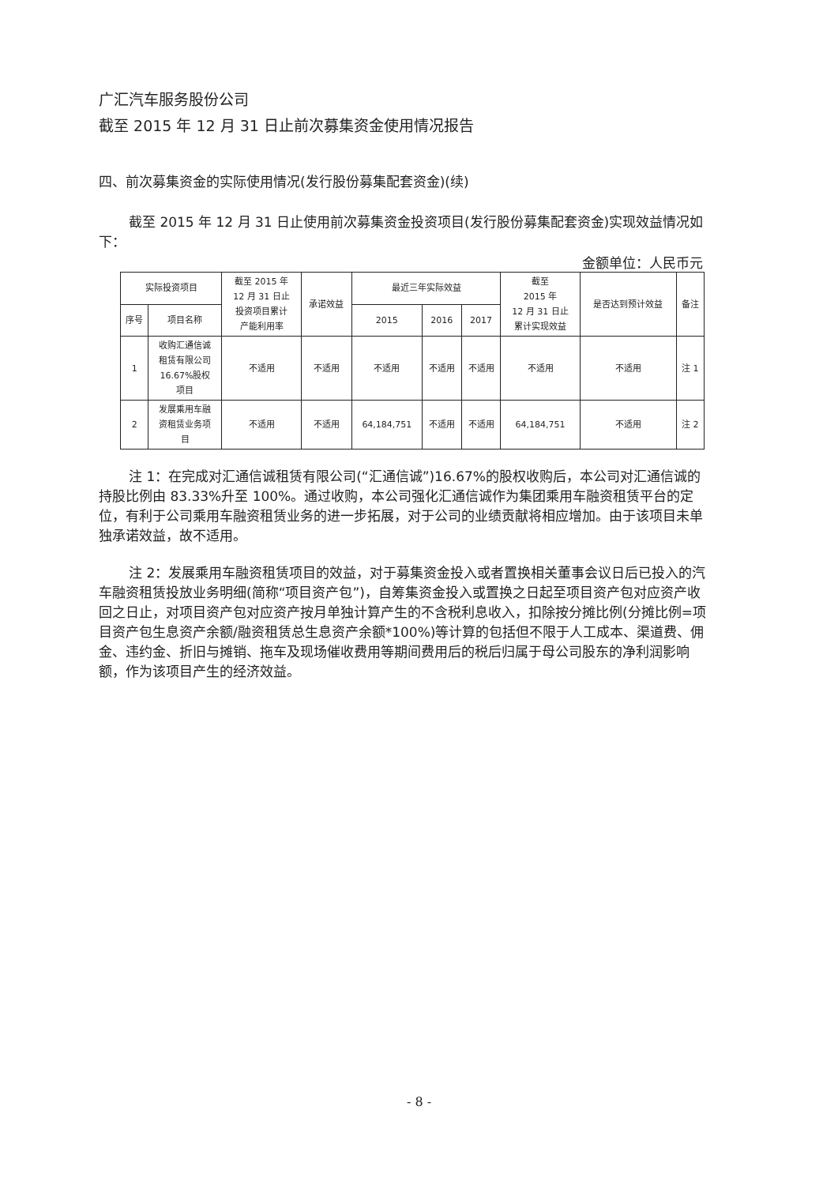广汇汽车服务股份公司
截至 2015 年 12 月 31 日止前次募集资金使用情况报告
四、前次募集资金的实际使用情况(发行股份募集配套资金)(续)
截至 2015 年 12 月 31 日止使用前次募集资金投资项目(发行股份募集配套资金)实现效益情况如下：
金额单位：人民币元
| 实际投资项目 | | 截至 2015 年 12 月 31 日止 投资项目累计 产能利用率 | 承诺效益 | 最近三年实际效益 | | | 截至 2015 年 12 月 31 日止 累计实现效益 | 是否达到预计效益 | 备注 |
| --- | --- | --- | --- | --- | --- | --- | --- | --- | --- |
| 序号 | 项目名称 | | | 2015 | 2016 | 2017 | | | |
| 1 | 收购汇通信诚 租赁有限公司 16.67%股权 项目 | 不适用 | 不适用 | 不适用 | 不适用 | 不适用 | 不适用 | 不适用 | 注 1 |
| 2 | 发展乘用车融 资租赁业务项 目 | 不适用 | 不适用 | 64,184,751 | 不适用 | 不适用 | 64,184,751 | 不适用 | 注 2 |
注 1：在完成对汇通信诚租赁有限公司(“汇通信诚”)16.67%的股权收购后，本公司对汇通信诚的持股比例由 83.33%升至 100%。通过收购，本公司强化汇通信诚作为集团乘用车融资租赁平台的定位，有利于公司乘用车融资租赁业务的进一步拓展，对于公司的业绩贡献将相应增加。由于该项目未单独承诺效益，故不适用。
注 2：发展乘用车融资租赁项目的效益，对于募集资金投入或者置换相关董事会议日后已投入的汽车融资租赁投放业务明细(简称“项目资产包”)，自筹集资金投入或置换之日起至项目资产包对应资产收回之日止，对项目资产包对应资产按月单独计算产生的不含税利息收入，扣除按分摊比例(分摊比例=项目资产包生息资产余额/融资租赁总生息资产余额*100%)等计算的包括但不限于人工成本、渠道费、佣金、违约金、折旧与摊销、拖车及现场催收费用等期间费用后的税后归属于母公司股东的净利润影响额，作为该项目产生的经济效益。
- 8 -